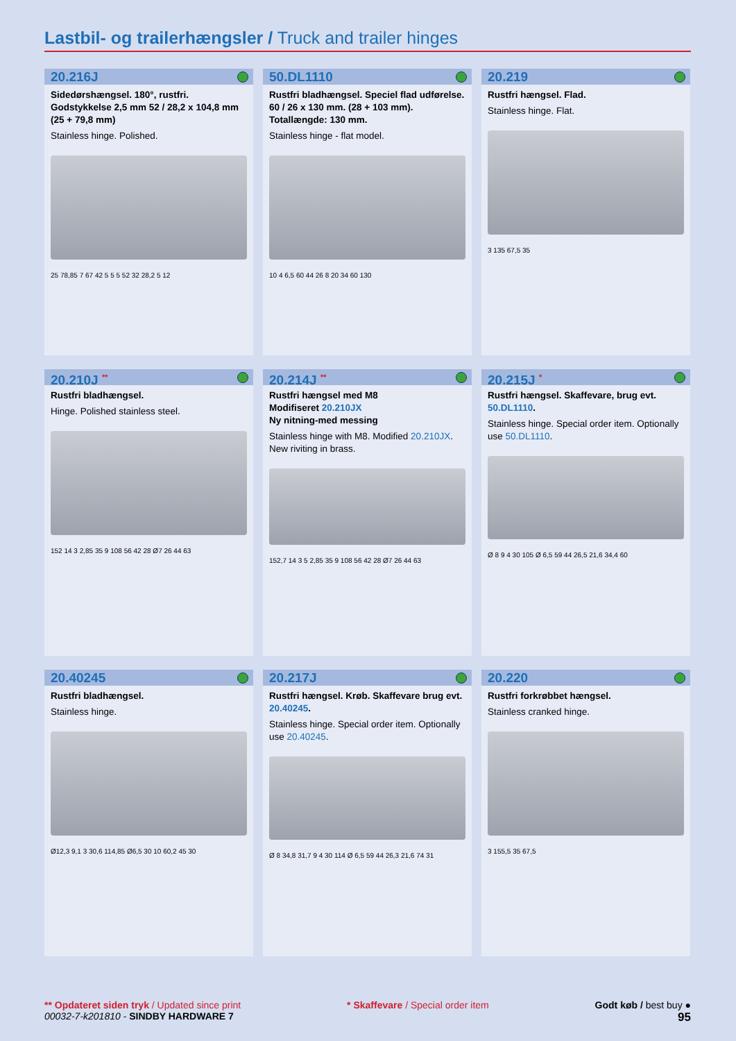Lastbil- og trailerhængsler / Truck and trailer hinges
20.216J
Sidedørshængsel. 180°, rustfri. Godstykkelse 2,5 mm 52 / 28,2 x 104,8 mm (25 + 79,8 mm)
Stainless hinge. Polished.
25 78,85 7 67 42 5 5 5 52 32 28,2 5 12
50.DL1110
Rustfri bladhængsel. Speciel flad udførelse. 60 / 26 x 130 mm. (28 + 103 mm). Totallængde: 130 mm.
Stainless hinge - flat model.
10 4 6,5 60 44 26 8 20 34 60 130
20.219
Rustfri hængsel. Flad.
Stainless hinge. Flat.
3 135 67,5 35
20.210J <sup>**</sup>
Rustfri bladhængsel.
Hinge. Polished stainless steel.
152 14 3 2,85 35 9 108 56 42 28 Ø7 26 44 63
20.214J <sup>**</sup>
Rustfri hængsel med M8
Modifiseret 20.210JX
Ny nitning-med messing
Stainless hinge with M8. Modified 20.210JX. New riviting in brass.
152,7 14 3 5 2,85 35 9 108 56 42 28 Ø7 26 44 63
20.215J <sup>*</sup>
Rustfri hængsel. Skaffevare, brug evt. 50.DL1110.
Stainless hinge. Special order item. Optionally use 50.DL1110.
Ø 8 9 4 30 105 Ø 6,5 59 44 26,5 21,6 34,4 60
20.40245
Rustfri bladhængsel.
Stainless hinge.
Ø12,3 9,1 3 30,6 114,85 Ø6,5 30 10 60,2 45 30
20.217J
Rustfri hængsel. Krøb. Skaffevare brug evt. 20.40245.
Stainless hinge. Special order item. Optionally use 20.40245.
Ø 8 34,8 31,7 9 4 30 114 Ø 6,5 59 44 26,3 21,6 74 31
20.220
Rustfri forkrøbbet hængsel.
Stainless cranked hinge.
3 155,5 35 67,5
** Opdateret siden tryk / Updated since print
00032-7-k201810 - SINDBY HARDWARE 7
* Skaffevare / Special order item
Godt køb / best buy ●
95